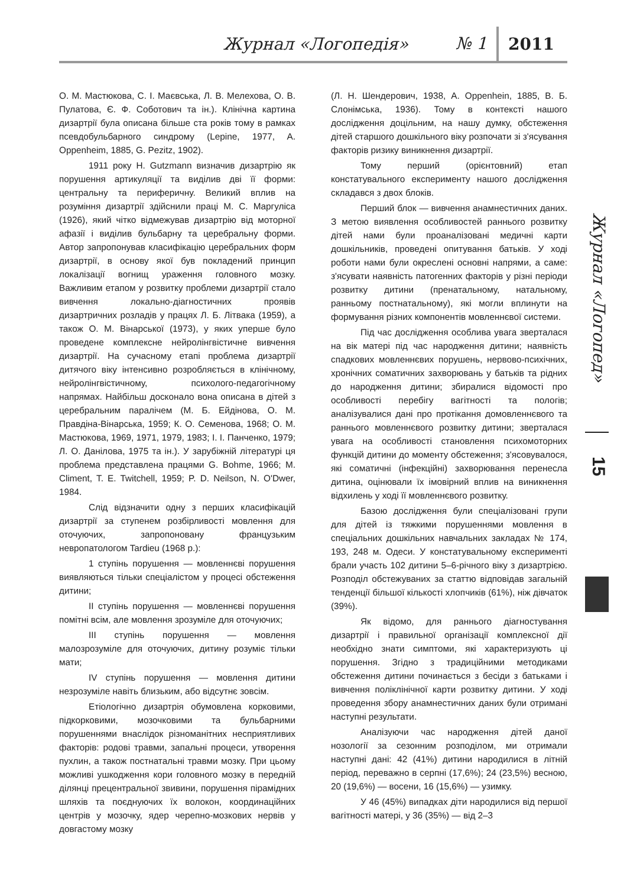Журнал «Логопедія» № 1 2011
О. М. Мастюкова, С. І. Маєвська, Л. В. Мелехова, О. В. Пулатова, Є. Ф. Соботович та ін.). Клінічна картина дизартрії була описана більше ста років тому в рамках псевдобульбарного синдрому (Lepine, 1977, A. Oppenheim, 1885, G. Pezitz, 1902).
1911 року H. Gutzmann визначив дизартрію як порушення артикуляції та виділив дві її форми: центральну та периферичну. Великий вплив на розуміння дизартрії здійснили праці М. С. Маргуліса (1926), який чітко відмежував дизартрію від моторної афазії і виділив бульбарну та церебральну форми. Автор запропонував класифікацію церебральних форм дизартрії, в основу якої був покладений принцип локалізації вогнищ ураження головного мозку. Важливим етапом у розвитку проблеми дизартрії стало вивчення локально-діагностичних проявів дизартричних розладів у працях Л. Б. Літвака (1959), а також О. М. Вінарської (1973), у яких уперше було проведене комплексне нейролінгвістичне вивчення дизартрії. На сучасному етапі проблема дизартрії дитячого віку інтенсивно розробляється в клінічному, нейролінгвістичному, психолого-педагогічному напрямах. Найбільш досконало вона описана в дітей з церебральним паралічем (М. Б. Ейдінова, О. М. Правдіна-Вінарська, 1959; К. О. Семенова, 1968; О. М. Мастюкова, 1969, 1971, 1979, 1983; І. І. Панченко, 1979; Л. О. Данілова, 1975 та ін.). У зарубіжній літературі ця проблема представлена працями G. Bohme, 1966; M. Climent, T. E. Twitchell, 1959; P. D. Neilson, N. O'Dwer, 1984.
Слід відзначити одну з перших класифікацій дизартрії за ступенем розбірливості мовлення для оточуючих, запропоновану французьким невропатологом Tardieu (1968 р.):
1 ступінь порушення — мовленнєві порушення виявляються тільки спеціалістом у процесі обстеження дитини;
II ступінь порушення — мовленнєві порушення помітні всім, але мовлення зрозуміле для оточуючих;
III ступінь порушення — мовлення малозрозуміле для оточуючих, дитину розуміє тільки мати;
IV ступінь порушення — мовлення дитини незрозуміле навіть близьким, або відсутнє зовсім.
Етіологічно дизартрія обумовлена корковими, підкорковими, мозочковими та бульбарними порушеннями внаслідок різноманітних несприятливих факторів: родові травми, запальні процеси, утворення пухлин, а також постнатальні травми мозку. При цьому можливі ушкодження кори головного мозку в передній ділянці прецентральної звивини, порушення пірамідних шляхів та поєднуючих їх волокон, координаційних центрів у мозочку, ядер черепно-мозкових нервів у довгастому мозку
(Л. Н. Шендерович, 1938, A. Oppenhein, 1885, В. Б. Слонімська, 1936). Тому в контексті нашого дослідження доцільним, на нашу думку, обстеження дітей старшого дошкільного віку розпочати зі з'ясування факторів ризику виникнення дизартрії.
Тому перший (орієнтовний) етап констатувального експерименту нашого дослідження складався з двох блоків.
Перший блок — вивчення анамнестичних даних. З метою виявлення особливостей раннього розвитку дітей нами були проаналізовані медичні карти дошкільників, проведені опитування батьків. У ході роботи нами були окреслені основні напрями, а саме: з'ясувати наявність патогенних факторів у різні періоди розвитку дитини (пренатальному, натальному, ранньому постнатальному), які могли вплинути на формування різних компонентів мовленнєвої системи.
Під час дослідження особлива увага зверталася на вік матері під час народження дитини; наявність спадкових мовленнєвих порушень, нервово-психічних, хронічних соматичних захворювань у батьків та рідних до народження дитини; збиралися відомості про особливості перебігу вагітності та пологів; аналізувалися дані про протікання домовленнєвого та раннього мовленнєвого розвитку дитини; зверталася увага на особливості становлення психомоторних функцій дитини до моменту обстеження; з'ясовувалося, які соматичні (інфекційні) захворювання перенесла дитина, оцінювали їх імовірний вплив на виникнення відхилень у ході її мовленнєвого розвитку.
Базою дослідження були спеціалізовані групи для дітей із тяжкими порушеннями мовлення в спеціальних дошкільних навчальних закладах № 174, 193, 248 м. Одеси. У констатувальному експерименті брали участь 102 дитини 5–6-річного віку з дизартрією. Розподіл обстежуваних за статтю відповідав загальній тенденції більшої кількості хлопчиків (61%), ніж дівчаток (39%).
Як відомо, для раннього діагностування дизартрії і правильної організації комплексної дії необхідно знати симптоми, які характеризують ці порушення. Згідно з традиційними методиками обстеження дитини починається з бесіди з батьками і вивчення поліклінічної карти розвитку дитини. У ході проведення збору анамнестичних даних були отримані наступні результати.
Аналізуючи час народження дітей даної нозології за сезонним розподілом, ми отримали наступні дані: 42 (41%) дитини народилися в літній період, переважно в серпні (17,6%); 24 (23,5%) весною, 20 (19,6%) — восени, 16 (15,6%) — узимку.
У 46 (45%) випадках діти народилися від першої вагітності матері, у 36 (35%) — від 2–3
Журнал «Логопед»
15